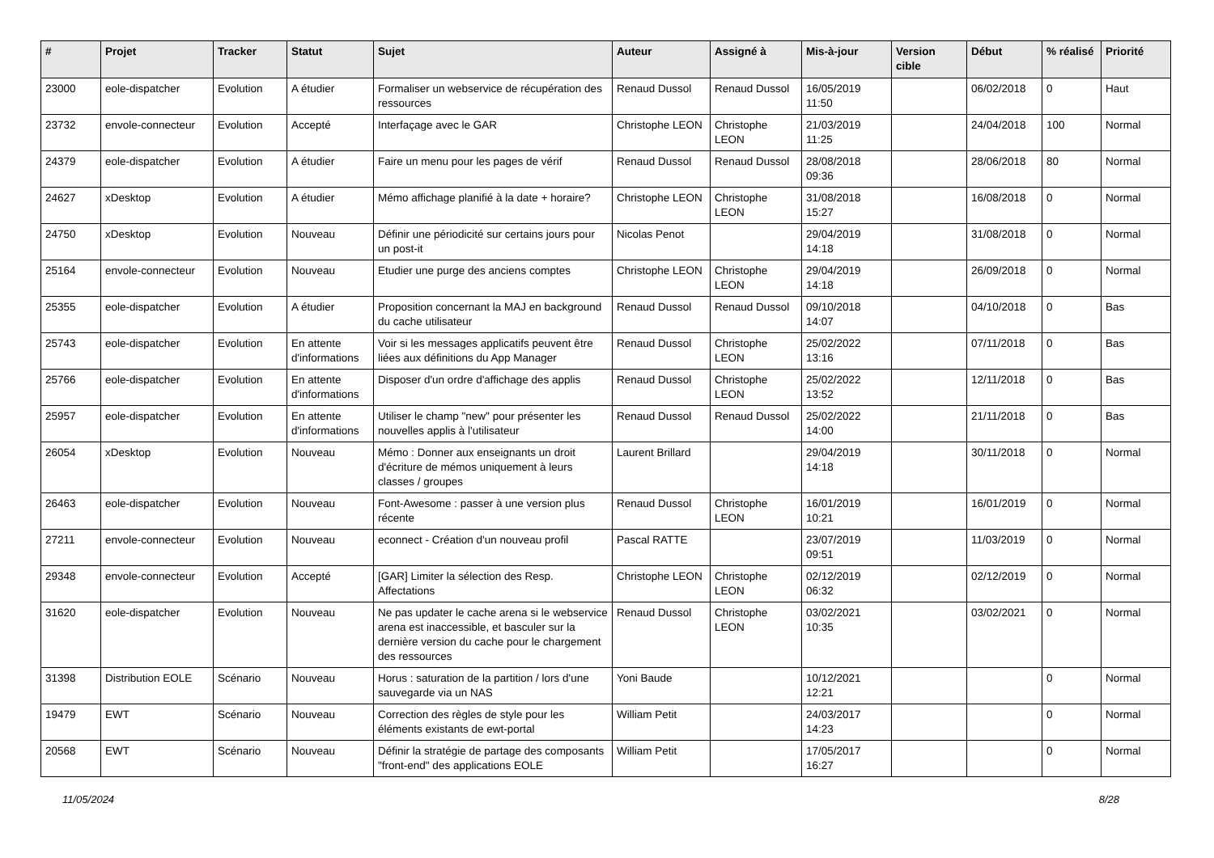| # | Projet | Tracker | Statut | Sujet | Auteur | Assigné à | Mis-à-jour | Version cible | Début | % réalisé | Priorité |
| --- | --- | --- | --- | --- | --- | --- | --- | --- | --- | --- | --- |
| 23000 | eole-dispatcher | Evolution | A étudier | Formaliser un webservice de récupération des ressources | Renaud Dussol | Renaud Dussol | 16/05/2019 11:50 | | 06/02/2018 | 0 | Haut |
| 23732 | envole-connecteur | Evolution | Accepté | Interfaçage avec le GAR | Christophe LEON | Christophe LEON | 21/03/2019 11:25 | | 24/04/2018 | 100 | Normal |
| 24379 | eole-dispatcher | Evolution | A étudier | Faire un menu pour les pages de vérif | Renaud Dussol | Renaud Dussol | 28/08/2018 09:36 | | 28/06/2018 | 80 | Normal |
| 24627 | xDesktop | Evolution | A étudier | Mémo affichage planifié à la date + horaire? | Christophe LEON | Christophe LEON | 31/08/2018 15:27 | | 16/08/2018 | 0 | Normal |
| 24750 | xDesktop | Evolution | Nouveau | Définir une périodicité sur certains jours pour un post-it | Nicolas Penot | | 29/04/2019 14:18 | | 31/08/2018 | 0 | Normal |
| 25164 | envole-connecteur | Evolution | Nouveau | Etudier une purge des anciens comptes | Christophe LEON | Christophe LEON | 29/04/2019 14:18 | | 26/09/2018 | 0 | Normal |
| 25355 | eole-dispatcher | Evolution | A étudier | Proposition concernant la MAJ en background du cache utilisateur | Renaud Dussol | Renaud Dussol | 09/10/2018 14:07 | | 04/10/2018 | 0 | Bas |
| 25743 | eole-dispatcher | Evolution | En attente d'informations | Voir si les messages applicatifs peuvent être liées aux définitions du App Manager | Renaud Dussol | Christophe LEON | 25/02/2022 13:16 | | 07/11/2018 | 0 | Bas |
| 25766 | eole-dispatcher | Evolution | En attente d'informations | Disposer d'un ordre d'affichage des applis | Renaud Dussol | Christophe LEON | 25/02/2022 13:52 | | 12/11/2018 | 0 | Bas |
| 25957 | eole-dispatcher | Evolution | En attente d'informations | Utiliser le champ "new" pour présenter les nouvelles applis à l'utilisateur | Renaud Dussol | Renaud Dussol | 25/02/2022 14:00 | | 21/11/2018 | 0 | Bas |
| 26054 | xDesktop | Evolution | Nouveau | Mémo : Donner aux enseignants un droit d'écriture de mémos uniquement à leurs classes / groupes | Laurent Brillard | | 29/04/2019 14:18 | | 30/11/2018 | 0 | Normal |
| 26463 | eole-dispatcher | Evolution | Nouveau | Font-Awesome : passer à une version plus récente | Renaud Dussol | Christophe LEON | 16/01/2019 10:21 | | 16/01/2019 | 0 | Normal |
| 27211 | envole-connecteur | Evolution | Nouveau | econnect - Création d'un nouveau profil | Pascal RATTE | | 23/07/2019 09:51 | | 11/03/2019 | 0 | Normal |
| 29348 | envole-connecteur | Evolution | Accepté | [GAR] Limiter la sélection des Resp. Affectations | Christophe LEON | Christophe LEON | 02/12/2019 06:32 | | 02/12/2019 | 0 | Normal |
| 31620 | eole-dispatcher | Evolution | Nouveau | Ne pas updater le cache arena si le webservice arena est inaccessible, et basculer sur la dernière version du cache pour le chargement des ressources | Renaud Dussol | Christophe LEON | 03/02/2021 10:35 | | 03/02/2021 | 0 | Normal |
| 31398 | Distribution EOLE | Scénario | Nouveau | Horus : saturation de la partition / lors d'une sauvegarde via un NAS | Yoni Baude | | 10/12/2021 12:21 | | | 0 | Normal |
| 19479 | EWT | Scénario | Nouveau | Correction des règles de style pour les éléments existants de ewt-portal | William Petit | | 24/03/2017 14:23 | | | 0 | Normal |
| 20568 | EWT | Scénario | Nouveau | Définir la stratégie de partage des composants "front-end" des applications EOLE | William Petit | | 17/05/2017 16:27 | | | 0 | Normal |
11/05/2024 8/28